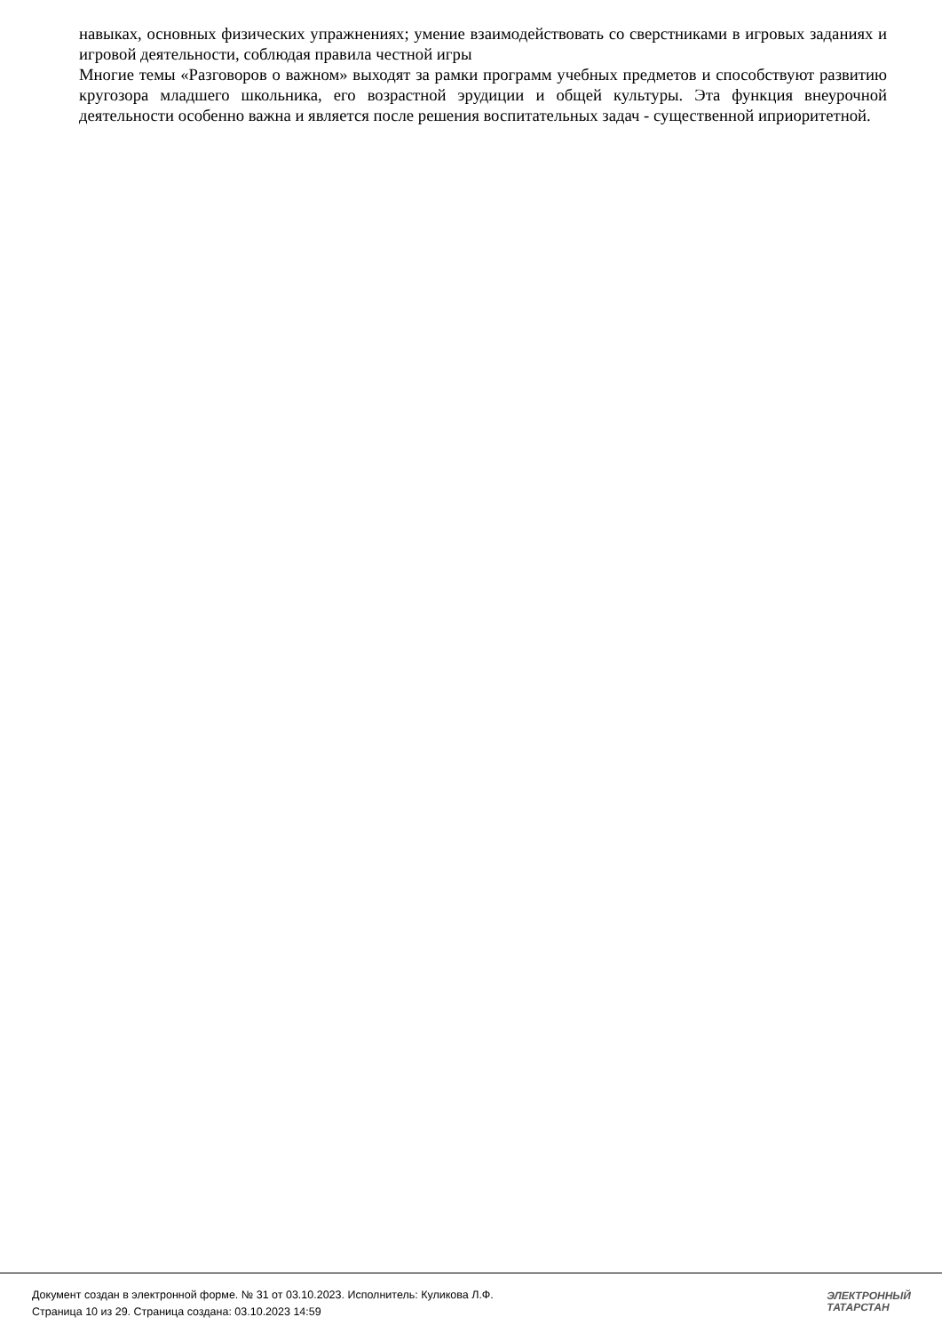навыках, основных физических упражнениях; умение взаимодействовать со сверстниками в игровых заданиях и игровой деятельности, соблюдая правила честной игры
Многие темы «Разговоров о важном» выходят за рамки программ учебных предметов и способствуют развитию кругозора младшего школьника, его возрастной эрудиции и общей культуры. Эта функция внеурочной деятельности особенно важна и является после решения воспитательных задач - существенной иприоритетной.
Документ создан в электронной форме. № 31 от 03.10.2023. Исполнитель: Куликова Л.Ф.
Страница 10 из 29. Страница создана: 03.10.2023 14:59
ЭЛЕКТРОННЫЙ
ТАТАРСТАН